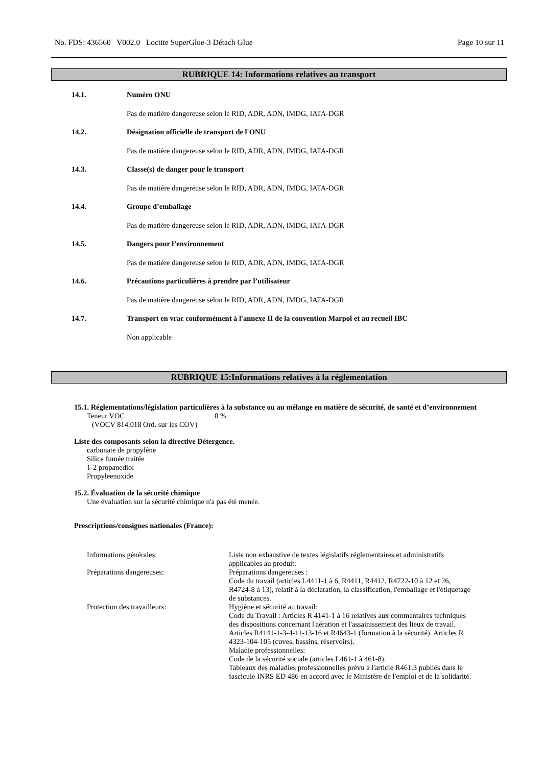No. FDS: 436560 V002.0 Loctite SuperGlue-3 Détach Glue Page 10 sur 11
RUBRIQUE 14: Informations relatives au transport
14.1. Numéro ONU
Pas de matière dangereuse selon le RID, ADR, ADN, IMDG, IATA-DGR
14.2. Désignation officielle de transport de l'ONU
Pas de matière dangereuse selon le RID, ADR, ADN, IMDG, IATA-DGR
14.3. Classe(s) de danger pour le transport
Pas de matière dangereuse selon le RID, ADR, ADN, IMDG, IATA-DGR
14.4. Groupe d’emballage
Pas de matière dangereuse selon le RID, ADR, ADN, IMDG, IATA-DGR
14.5. Dangers pour l’environnement
Pas de matière dangereuse selon le RID, ADR, ADN, IMDG, IATA-DGR
14.6. Précautions particulières à prendre par l’utilisateur
Pas de matière dangereuse selon le RID, ADR, ADN, IMDG, IATA-DGR
14.7. Transport en vrac conformément à l'annexe II de la convention Marpol et au recueil IBC
Non applicable
RUBRIQUE 15:Informations relatives à la réglementation
15.1. Réglementations/législation particulières à la substance ou au mélange en matière de sécurité, de santé et d’environnement
Teneur VOC 0 %
(VOCV 814.018 Ord. sur les COV)
Liste des composants selon la directive Détergence.
carbonate de propylène
Silice fumée traitée
1-2 propanediol
Propyleenoxide
15.2. Évaluation de la sécurité chimique
Une évaluation sur la sécurité chimique n'a pas été menée.
Prescriptions/consignes nationales (France):
| Informations générales: | Liste non exhaustive de textes législatifs réglementaires et administratifs applicables au produit: |
| Préparations dangereuses: | Préparations dangereuses : Code du travail (articles L4411-1 à 6, R4411, R4412, R4722-10 à 12 et 26, R4724-8 à 13), relatif à la déclaration, la classification, l'emballage et l'étiquetage de substances. |
| Protection des travailleurs: | Hygiène et sécurité au travail: Code du Travail : Articles R 4141-1 à 16 relatives aux commentaires techniques des dispositions concernant l'aération et l'assainissement des lieux de travail. Articles R4141-1-3-4-11-13-16 et R4643-1 (formation à la sécurité). Articles R 4323-104-105 (cuves, bassins, réservoirs). Maladie professionnelles: Code de la sécurité sociale (articles L461-1 à 461-8). Tableaux des maladies professionnelles prévu à l'article R461.3 publiés dans le fascicule INRS ED 486 en accord avec le Ministère de l'emploi et de la solidarité. |